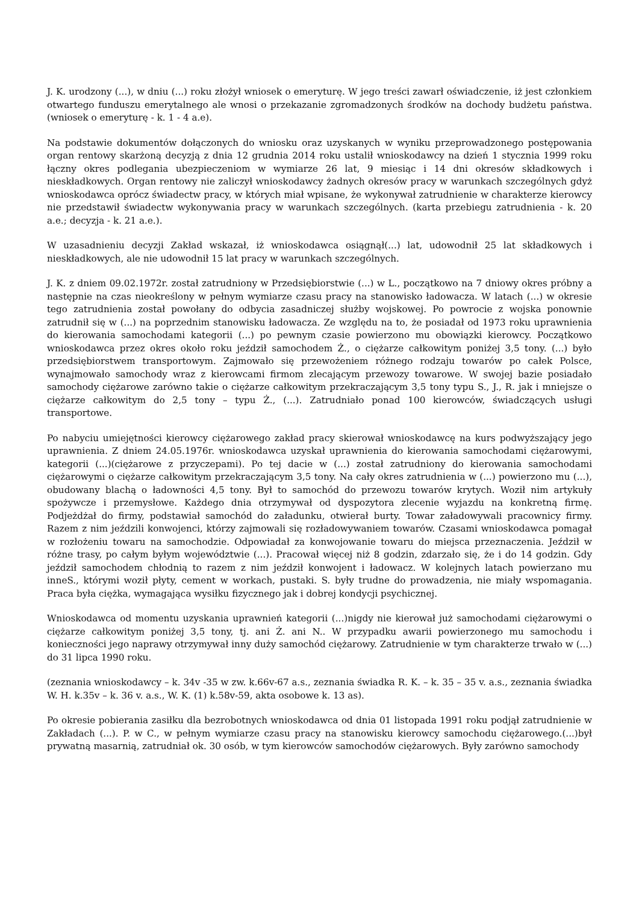J. K. urodzony (...), w dniu (...) roku złożył wniosek o emeryturę. W jego treści zawarł oświadczenie, iż jest członkiem otwartego funduszu emerytalnego ale wnosi o przekazanie zgromadzonych środków na dochody budżetu państwa. (wniosek o emeryturę - k. 1 - 4 a.e).
Na podstawie dokumentów dołączonych do wniosku oraz uzyskanych w wyniku przeprowadzonego postępowania organ rentowy skarżoną decyzją z dnia 12 grudnia 2014 roku ustalił wnioskodawcy na dzień 1 stycznia 1999 roku łączny okres podlegania ubezpieczeniom w wymiarze 26 lat, 9 miesiąc i 14 dni okresów składkowych i nieskładkowych. Organ rentowy nie zaliczył wnioskodawcy żadnych okresów pracy w warunkach szczególnych gdyż wnioskodawca oprócz świadectw pracy, w których miał wpisane, że wykonywał zatrudnienie w charakterze kierowcy nie przedstawił świadectw wykonywania pracy w warunkach szczególnych. (karta przebiegu zatrudnienia - k. 20 a.e.; decyzja - k. 21 a.e.).
W uzasadnieniu decyzji Zakład wskazał, iż wnioskodawca osiągnął(...) lat, udowodnił 25 lat składkowych i nieskładkowych, ale nie udowodnił 15 lat pracy w warunkach szczególnych.
J. K. z dniem 09.02.1972r. został zatrudniony w Przedsiębiorstwie (...) w L., początkowo na 7 dniowy okres próbny a następnie na czas nieokreślony w pełnym wymiarze czasu pracy na stanowisko ładowacza. W latach (...) w okresie tego zatrudnienia został powołany do odbycia zasadniczej służby wojskowej. Po powrocie z wojska ponownie zatrudnił się w (...) na poprzednim stanowisku ładowacza. Ze względu na to, że posiadał od 1973 roku uprawnienia do kierowania samochodami kategorii (...) po pewnym czasie powierzono mu obowiązki kierowcy. Początkowo wnioskodawca przez okres około roku jeździł samochodem Ż., o ciężarze całkowitym poniżej 3,5 tony. (...) było przedsiębiorstwem transportowym. Zajmowało się przewożeniem różnego rodzaju towarów po całek Polsce, wynajmowało samochody wraz z kierowcami firmom zlecającym przewozy towarowe. W swojej bazie posiadało samochody ciężarowe zarówno takie o ciężarze całkowitym przekraczającym 3,5 tony typu S., J., R. jak i mniejsze o ciężarze całkowitym do 2,5 tony – typu Ż., (...). Zatrudniało ponad 100 kierowców, świadczących usługi transportowe.
Po nabyciu umiejętności kierowcy ciężarowego zakład pracy skierował wnioskodawcę na kurs podwyższający jego uprawnienia. Z dniem 24.05.1976r. wnioskodawca uzyskał uprawnienia do kierowania samochodami ciężarowymi, kategorii (...)(ciężarowe z przyczepami). Po tej dacie w (...) został zatrudniony do kierowania samochodami ciężarowymi o ciężarze całkowitym przekraczającym 3,5 tony. Na cały okres zatrudnienia w (...) powierzono mu (...), obudowany blachą o ładowności 4,5 tony. Był to samochód do przewozu towarów krytych. Woził nim artykuły spożywcze i przemysłowe. Każdego dnia otrzymywał od dyspozytora zlecenie wyjazdu na konkretną firmę. Podjeżdżał do firmy, podstawiał samochód do załadunku, otwierał burty. Towar załadowywali pracownicy firmy. Razem z nim jeździli konwojenci, którzy zajmowali się rozładowywaniem towarów. Czasami wnioskodawca pomagał w rozłożeniu towaru na samochodzie. Odpowiadał za konwojowanie towaru do miejsca przeznaczenia. Jeździł w różne trasy, po całym byłym województwie (...). Pracował więcej niż 8 godzin, zdarzało się, że i do 14 godzin. Gdy jeździł samochodem chłodnią to razem z nim jeździł konwojent i ładowacz. W kolejnych latach powierzano mu inneS., którymi woził płyty, cement w workach, pustaki. S. były trudne do prowadzenia, nie miały wspomagania. Praca była ciężka, wymagająca wysiłku fizycznego jak i dobrej kondycji psychicznej.
Wnioskodawca od momentu uzyskania uprawnień kategorii (...)nigdy nie kierował już samochodami ciężarowymi o ciężarze całkowitym poniżej 3,5 tony, tj. ani Ż. ani N.. W przypadku awarii powierzonego mu samochodu i konieczności jego naprawy otrzymywał inny duży samochód ciężarowy. Zatrudnienie w tym charakterze trwało w (...) do 31 lipca 1990 roku.
(zeznania wnioskodawcy – k. 34v -35 w zw. k.66v-67 a.s., zeznania świadka R. K. – k. 35 – 35 v. a.s., zeznania świadka W. H. k.35v – k. 36 v. a.s., W. K. (1) k.58v-59, akta osobowe k. 13 as).
Po okresie pobierania zasiłku dla bezrobotnych wnioskodawca od dnia 01 listopada 1991 roku podjął zatrudnienie w Zakładach (...). P. w C., w pełnym wymiarze czasu pracy na stanowisku kierowcy samochodu ciężarowego.(...)był prywatną masarnią, zatrudniał ok. 30 osób, w tym kierowców samochodów ciężarowych. Były zarówno samochody